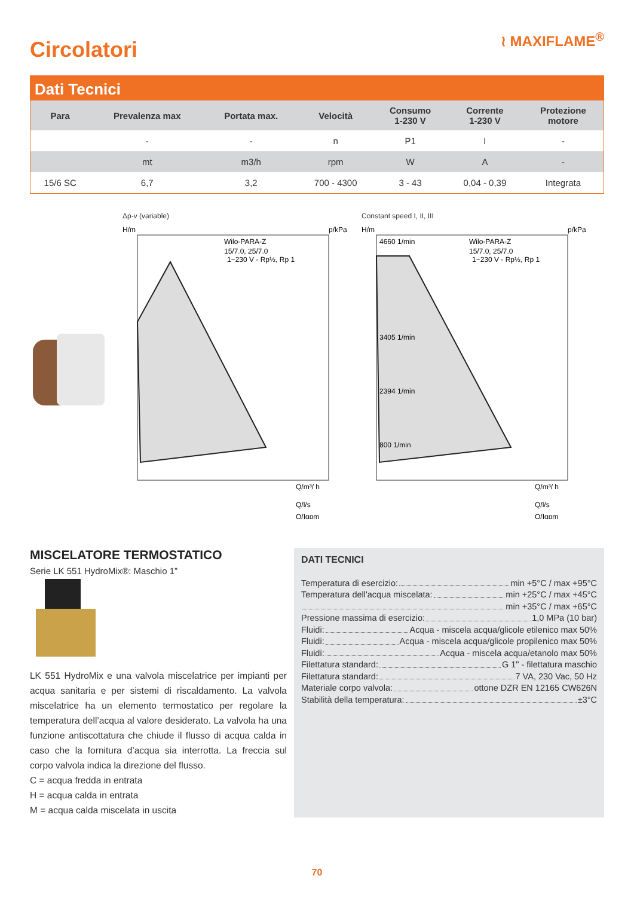Circolatori
≀ MAXIFLAME<sup>®</sup>
Dati Tecnici
| Para | Prevalenza max | Portata max. | Velocità | Consumo 1-230 V | Corrente 1-230 V | Protezione motore |
| --- | --- | --- | --- | --- | --- | --- |
| | - | - | n | P1 | I | - |
| | mt | m3/h | rpm | W | A | - |
| 15/6 SC | 6,7 | 3,2 | 700 - 4300 | 3 - 43 | 0,04 - 0,39 | Integrata |
Δp-v (variable)
Wilo-PARA-Z
15/7.0, 25/7.0
1~230 V - Rp½, Rp 1
H/m
p/kPa
Q/m³/ h
Q/l/s
Q/Igpm
Constant speed I, II, III
4660 1/min
3405 1/min
2394 1/min
800 1/min
Wilo-PARA-Z
15/7.0, 25/7.0
1~230 V - Rp½, Rp 1
H/m
p/kPa
Q/m³/ h
Q/l/s
Q/Igpm
MISCELATORE TERMOSTATICO
Serie LK 551 HydroMix®: Maschio 1”
LK 551 HydroMix e una valvola miscelatrice per impianti per acqua sanitaria e per sistemi di riscaldamento. La valvola miscelatrice ha un elemento termostatico per regolare la temperatura dell’acqua al valore desiderato. La valvola ha una funzione antiscottatura che chiude il flusso di acqua calda in caso che la fornitura d’acqua sia interrotta. La freccia sul corpo valvola indica la direzione del flusso.
C = acqua fredda in entrata
H = acqua calda in entrata
M = acqua calda miscelata in uscita
DATI TECNICI
Temperatura di esercizio: min +5°C / max +95°C
Temperatura dell'acqua miscelata: min +25°C / max +45°C
min +35°C / max +65°C
Pressione massima di esercizio: 1,0 MPa (10 bar)
Fluidi: Acqua - miscela acqua/glicole etilenico max 50%
Fluidi: Acqua - miscela acqua/glicole propilenico max 50%
Fluidi: Acqua - miscela acqua/etanolo max 50%
Filettatura standard: G 1" - filettatura maschio
Filettatura standard: 7 VA, 230 Vac, 50 Hz
Materiale corpo valvola: ottone DZR EN 12165 CW626N
Stabilità della temperatura: ±3°C
70